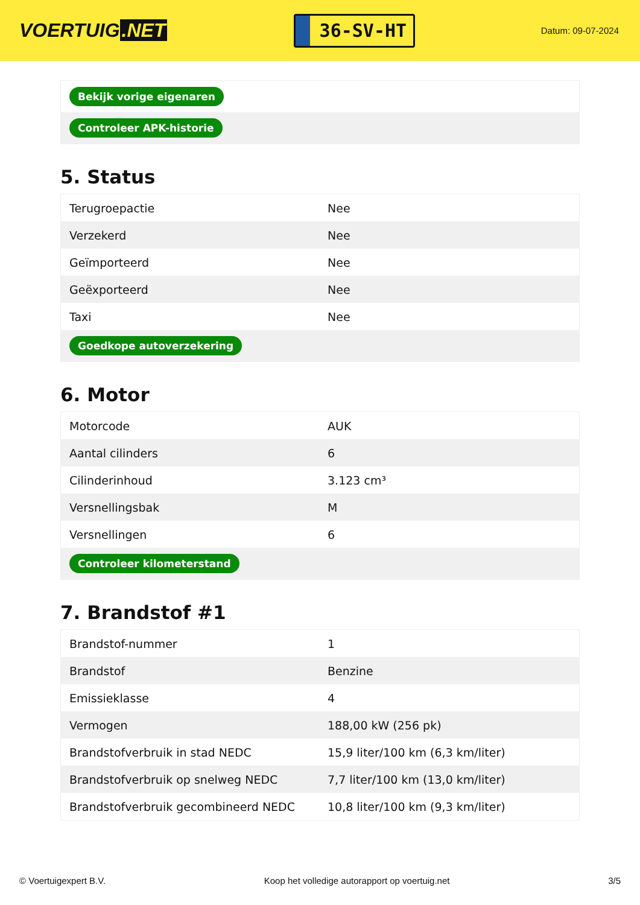VOERTUIG.NET
36-SV-HT
Datum: 09-07-2024
| Bekijk vorige eigenaren |
| Controleer APK-historie |
5. Status
| Terugroepactie | Nee |
| Verzekerd | Nee |
| Geïmporteerd | Nee |
| Geëxporteerd | Nee |
| Taxi | Nee |
| Goedkope autoverzekering | |
6. Motor
| Motorcode | AUK |
| Aantal cilinders | 6 |
| Cilinderinhoud | 3.123 cm³ |
| Versnellingsbak | M |
| Versnellingen | 6 |
| Controleer kilometerstand | |
7. Brandstof #1
| Brandstof-nummer | 1 |
| Brandstof | Benzine |
| Emissieklasse | 4 |
| Vermogen | 188,00 kW (256 pk) |
| Brandstofverbruik in stad NEDC | 15,9 liter/100 km (6,3 km/liter) |
| Brandstofverbruik op snelweg NEDC | 7,7 liter/100 km (13,0 km/liter) |
| Brandstofverbruik gecombineerd NEDC | 10,8 liter/100 km (9,3 km/liter) |
© Voertuigexpert B.V. Koop het volledige autorapport op voertuig.net 3/5